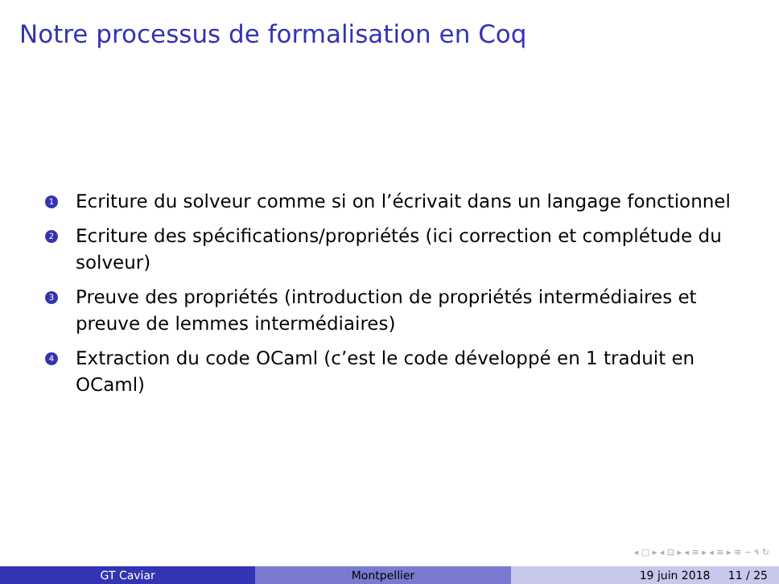Notre processus de formalisation en Coq
1 Ecriture du solveur comme si on l’écrivait dans un langage fonctionnel
2 Ecriture des spécifications/propriétés (ici correction et complétude du solveur)
3 Preuve des propriétés (introduction de propriétés intermédiaires et preuve de lemmes intermédiaires)
4 Extraction du code OCaml (c’est le code développé en 1 traduit en OCaml)
◂ □ ▸ ◂ ⊡ ▸ ◂ ≡ ▸ ◂ ≡ ▸ ≡ ∽ ۹ ↻
GT Caviar Montpellier 19 juin 2018 11 / 25